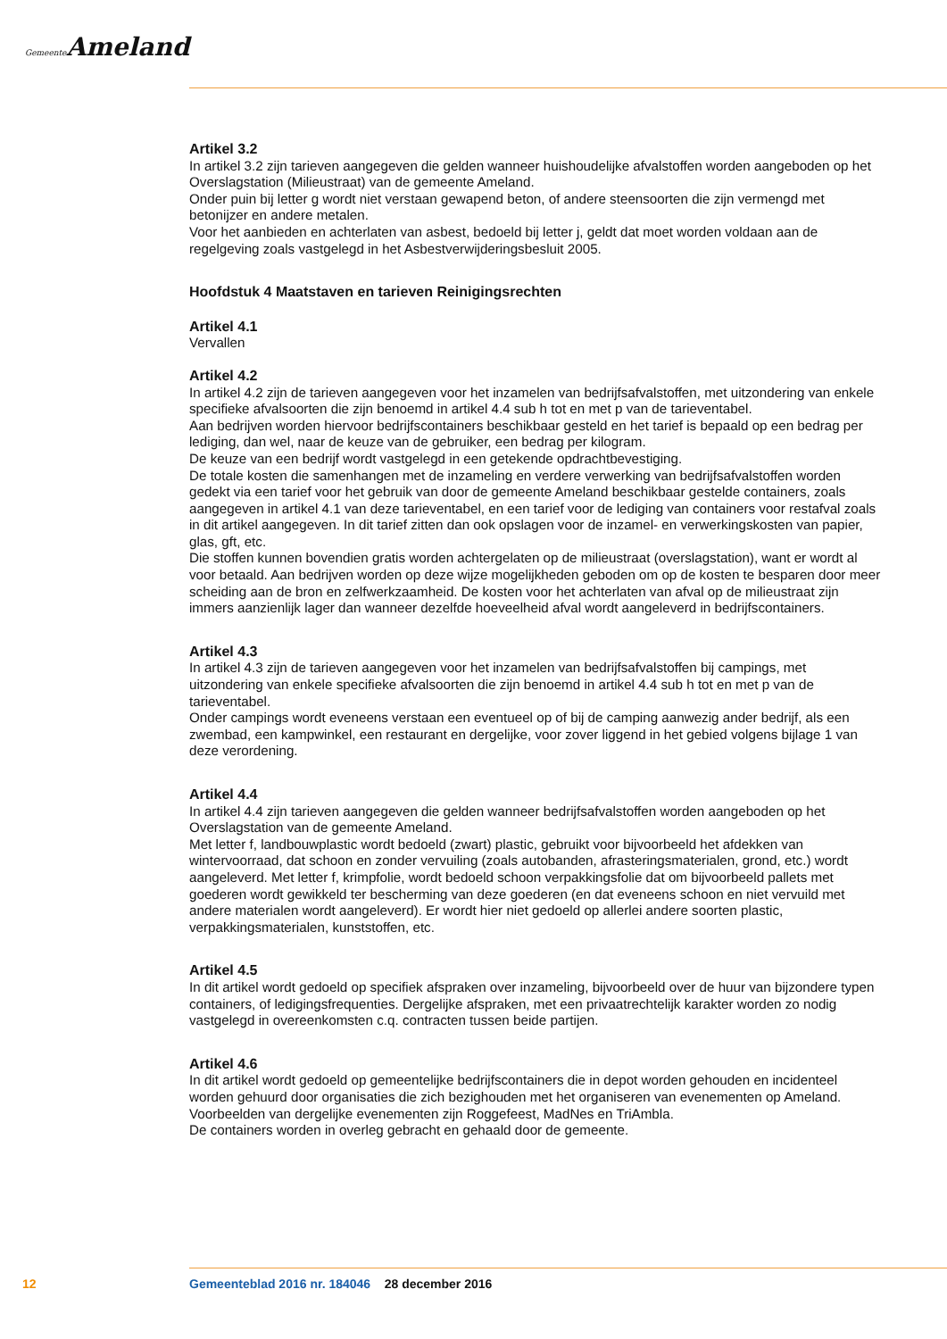Gemeente Ameland
Artikel 3.2
In artikel 3.2 zijn tarieven aangegeven die gelden wanneer huishoudelijke afvalstoffen worden aangeboden op het Overslagstation (Milieustraat) van de gemeente Ameland.
Onder puin bij letter g wordt niet verstaan gewapend beton, of andere steensoorten die zijn vermengd met betonijzer en andere metalen.
Voor het aanbieden en achterlaten van asbest, bedoeld bij letter j, geldt dat moet worden voldaan aan de regelgeving zoals vastgelegd in het Asbestverwijderingsbesluit 2005.
Hoofdstuk 4 Maatstaven en tarieven Reinigingsrechten
Artikel 4.1
Vervallen
Artikel 4.2
In artikel 4.2 zijn de tarieven aangegeven voor het inzamelen van bedrijfsafvalstoffen, met uitzondering van enkele specifieke afvalsoorten die zijn benoemd in artikel 4.4 sub h tot en met p van de tarieventabel.
Aan bedrijven worden hiervoor bedrijfscontainers beschikbaar gesteld en het tarief is bepaald op een bedrag per lediging, dan wel, naar de keuze van de gebruiker, een bedrag per kilogram.
De keuze van een bedrijf wordt vastgelegd in een getekende opdrachtbevestiging.
De totale kosten die samenhangen met de inzameling en verdere verwerking van bedrijfsafvalstoffen worden gedekt via een tarief voor het gebruik van door de gemeente Ameland beschikbaar gestelde containers, zoals aangegeven in artikel 4.1 van deze tarieventabel, en een tarief voor de lediging van containers voor restafval zoals in dit artikel aangegeven. In dit tarief zitten dan ook opslagen voor de inzamel- en verwerkingskosten van papier, glas, gft, etc.
Die stoffen kunnen bovendien gratis worden achtergelaten op de milieustraat (overslagstation), want er wordt al voor betaald. Aan bedrijven worden op deze wijze mogelijkheden geboden om op de kosten te besparen door meer scheiding aan de bron en zelfwerkzaamheid. De kosten voor het achterlaten van afval op de milieustraat zijn immers aanzienlijk lager dan wanneer dezelfde hoeveelheid afval wordt aangeleverd in bedrijfscontainers.
Artikel 4.3
In artikel 4.3 zijn de tarieven aangegeven voor het inzamelen van bedrijfsafvalstoffen bij campings, met uitzondering van enkele specifieke afvalsoorten die zijn benoemd in artikel 4.4 sub h tot en met p van de tarieventabel.
Onder campings wordt eveneens verstaan een eventueel op of bij de camping aanwezig ander bedrijf, als een zwembad, een kampwinkel, een restaurant en dergelijke, voor zover liggend in het gebied volgens bijlage 1 van deze verordening.
Artikel 4.4
In artikel 4.4 zijn tarieven aangegeven die gelden wanneer bedrijfsafvalstoffen worden aangeboden op het Overslagstation van de gemeente Ameland.
Met letter f, landbouwplastic wordt bedoeld (zwart) plastic, gebruikt voor bijvoorbeeld het afdekken van wintervoorraad, dat schoon en zonder vervuiling (zoals autobanden, afrasteringsmaterialen, grond, etc.) wordt aangeleverd. Met letter f, krimpfolie, wordt bedoeld schoon verpakkingsfolie dat om bijvoorbeeld pallets met goederen wordt gewikkeld ter bescherming van deze goederen (en dat eveneens schoon en niet vervuild met andere materialen wordt aangeleverd). Er wordt hier niet gedoeld op allerlei andere soorten plastic, verpakkingsmaterialen, kunststoffen, etc.
Artikel 4.5
In dit artikel wordt gedoeld op specifiek afspraken over inzameling, bijvoorbeeld over de huur van bijzondere typen containers, of ledigingsfrequenties. Dergelijke afspraken, met een privaatrechtelijk karakter worden zo nodig vastgelegd in overeenkomsten c.q. contracten tussen beide partijen.
Artikel 4.6
In dit artikel wordt gedoeld op gemeentelijke bedrijfscontainers die in depot worden gehouden en incidenteel worden gehuurd door organisaties die zich bezighouden met het organiseren van evenementen op Ameland. Voorbeelden van dergelijke evenementen zijn Roggefeest, MadNes en TriAmbla.
De containers worden in overleg gebracht en gehaald door de gemeente.
12 Gemeenteblad 2016 nr. 184046 28 december 2016